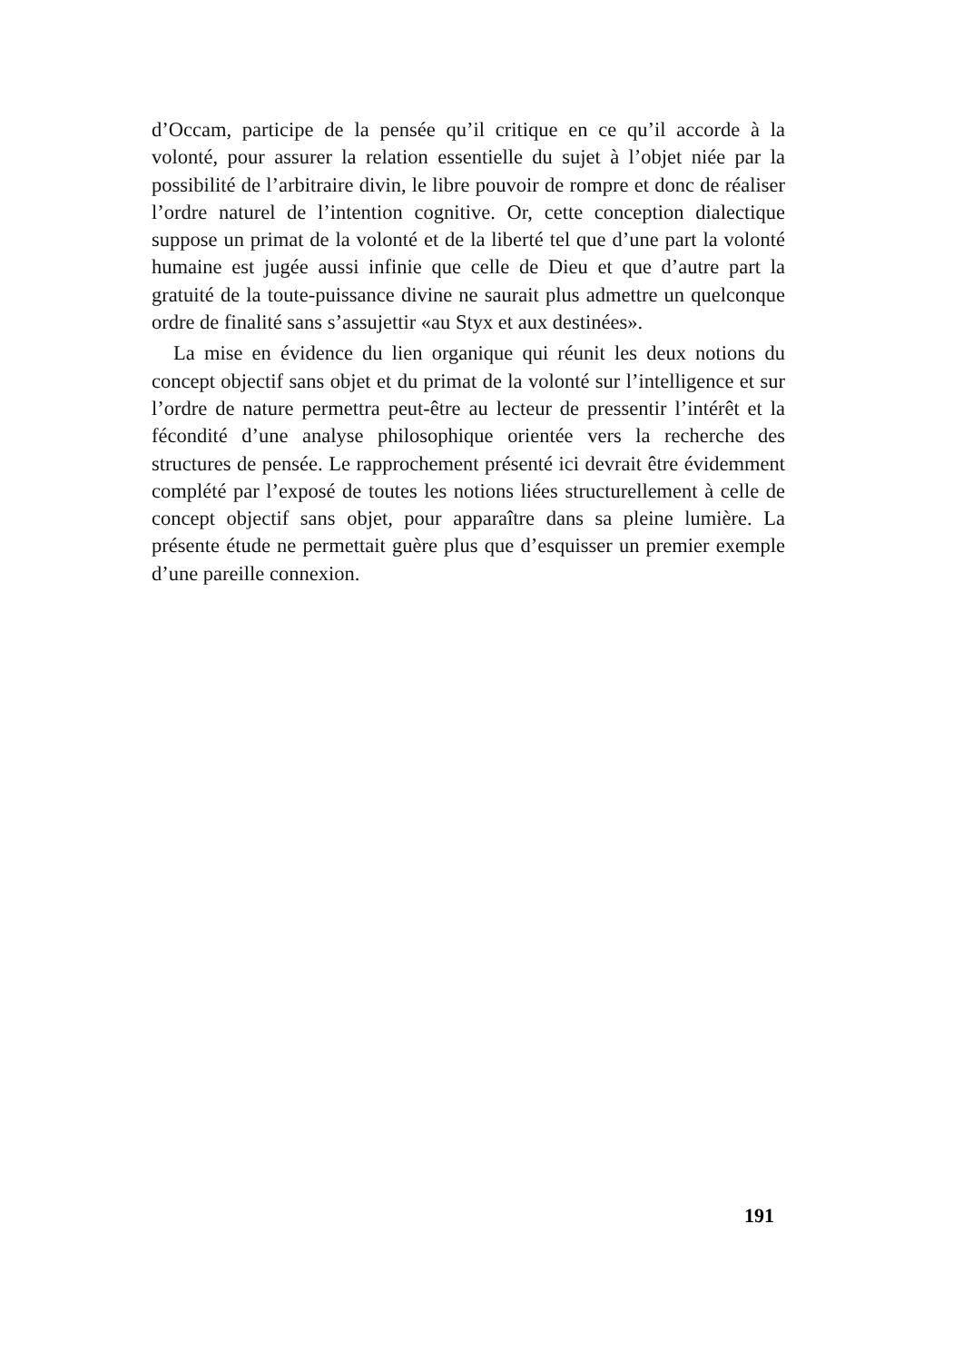d’Occam, participe de la pensée qu’il critique en ce qu’il accorde à la volonté, pour assurer la relation essentielle du sujet à l’objet niée par la possibilité de l’arbitraire divin, le libre pouvoir de rompre et donc de réaliser l’ordre naturel de l’intention cognitive. Or, cette conception dialectique suppose un primat de la volonté et de la liberté tel que d’une part la volonté humaine est jugée aussi infinie que celle de Dieu et que d’autre part la gratuité de la toute-puissance divine ne saurait plus admettre un quelconque ordre de finalité sans s’assujettir «au Styx et aux destinées».
La mise en évidence du lien organique qui réunit les deux notions du concept objectif sans objet et du primat de la volonté sur l’intelligence et sur l’ordre de nature permettra peut-être au lecteur de pressentir l’intérêt et la fécondité d’une analyse philosophique orientée vers la recherche des structures de pensée. Le rapprochement présenté ici devrait être évidemment complété par l’exposé de toutes les notions liées structurellement à celle de concept objectif sans objet, pour apparaître dans sa pleine lumière. La présente étude ne permettait guère plus que d’esquisser un premier exemple d’une pareille connexion.
191